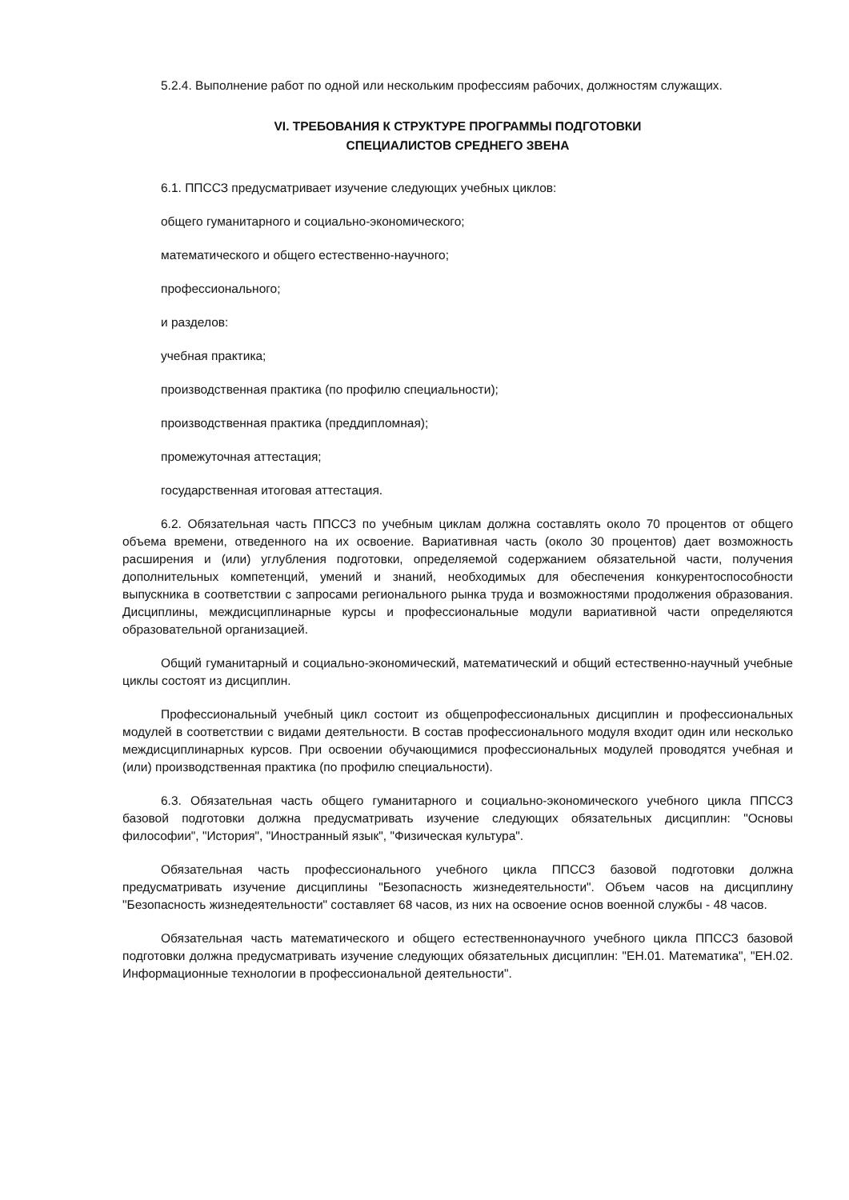5.2.4. Выполнение работ по одной или нескольким профессиям рабочих, должностям служащих.
VI. ТРЕБОВАНИЯ К СТРУКТУРЕ ПРОГРАММЫ ПОДГОТОВКИ
СПЕЦИАЛИСТОВ СРЕДНЕГО ЗВЕНА
6.1. ППССЗ предусматривает изучение следующих учебных циклов:
общего гуманитарного и социально-экономического;
математического и общего естественно-научного;
профессионального;
и разделов:
учебная практика;
производственная практика (по профилю специальности);
производственная практика (преддипломная);
промежуточная аттестация;
государственная итоговая аттестация.
6.2. Обязательная часть ППССЗ по учебным циклам должна составлять около 70 процентов от общего объема времени, отведенного на их освоение. Вариативная часть (около 30 процентов) дает возможность расширения и (или) углубления подготовки, определяемой содержанием обязательной части, получения дополнительных компетенций, умений и знаний, необходимых для обеспечения конкурентоспособности выпускника в соответствии с запросами регионального рынка труда и возможностями продолжения образования. Дисциплины, междисциплинарные курсы и профессиональные модули вариативной части определяются образовательной организацией.
Общий гуманитарный и социально-экономический, математический и общий естественно-научный учебные циклы состоят из дисциплин.
Профессиональный учебный цикл состоит из общепрофессиональных дисциплин и профессиональных модулей в соответствии с видами деятельности. В состав профессионального модуля входит один или несколько междисциплинарных курсов. При освоении обучающимися профессиональных модулей проводятся учебная и (или) производственная практика (по профилю специальности).
6.3. Обязательная часть общего гуманитарного и социально-экономического учебного цикла ППССЗ базовой подготовки должна предусматривать изучение следующих обязательных дисциплин: "Основы философии", "История", "Иностранный язык", "Физическая культура".
Обязательная часть профессионального учебного цикла ППССЗ базовой подготовки должна предусматривать изучение дисциплины "Безопасность жизнедеятельности". Объем часов на дисциплину "Безопасность жизнедеятельности" составляет 68 часов, из них на освоение основ военной службы - 48 часов.
Обязательная часть математического и общего естественнонаучного учебного цикла ППССЗ базовой подготовки должна предусматривать изучение следующих обязательных дисциплин: "ЕН.01. Математика", "ЕН.02. Информационные технологии в профессиональной деятельности".